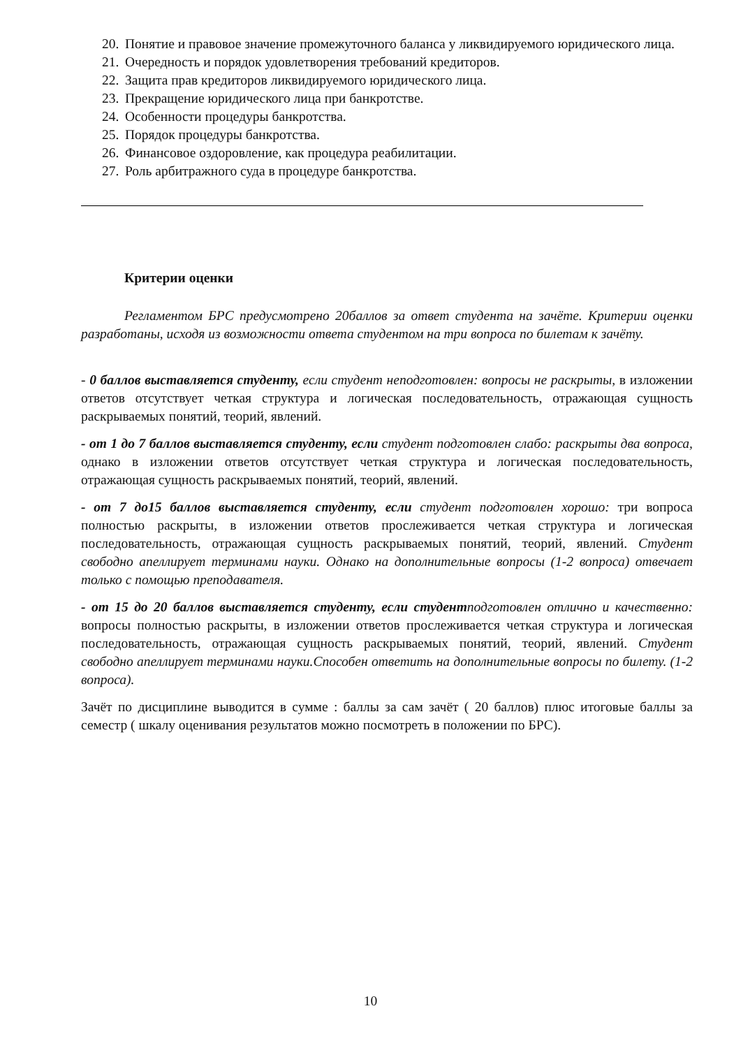20. Понятие и правовое значение промежуточного баланса у ликвидируемого юридического лица.
21. Очередность и порядок удовлетворения требований кредиторов.
22. Защита прав кредиторов ликвидируемого юридического лица.
23. Прекращение юридического лица при банкротстве.
24. Особенности процедуры банкротства.
25. Порядок процедуры банкротства.
26. Финансовое оздоровление, как процедура реабилитации.
27. Роль арбитражного суда в процедуре банкротства.
Критерии оценки
Регламентом БРС предусмотрено 20баллов за ответ студента на зачёте. Критерии оценки разработаны, исходя из возможности ответа студентом на три вопроса по билетам к зачёту.
- 0 баллов выставляется студенту, если студент неподготовлен: вопросы не раскрыты, в изложении ответов отсутствует четкая структура и логическая последовательность, отражающая сущность раскрываемых понятий, теорий, явлений.
- от 1 до 7 баллов выставляется студенту, если студент подготовлен слабо: раскрыты два вопроса, однако в изложении ответов отсутствует четкая структура и логическая последовательность, отражающая сущность раскрываемых понятий, теорий, явлений.
- от 7 до15 баллов выставляется студенту, если студент подготовлен хорошо: три вопроса полностью раскрыты, в изложении ответов прослеживается четкая структура и логическая последовательность, отражающая сущность раскрываемых понятий, теорий, явлений. Студент свободно апеллирует терминами науки. Однако на дополнительные вопросы (1-2 вопроса) отвечает только с помощью преподавателя.
- от 15 до 20 баллов выставляется студенту, если студент подготовлен отлично и качественно: вопросы полностью раскрыты, в изложении ответов прослеживается четкая структура и логическая последовательность, отражающая сущность раскрываемых понятий, теорий, явлений. Студент свободно апеллирует терминами науки.Способен ответить на дополнительные вопросы по билету. (1-2 вопроса).
Зачёт по дисциплине выводится в сумме : баллы за сам зачёт ( 20 баллов) плюс итоговые баллы за семестр ( шкалу оценивания результатов можно посмотреть в положении по БРС).
10